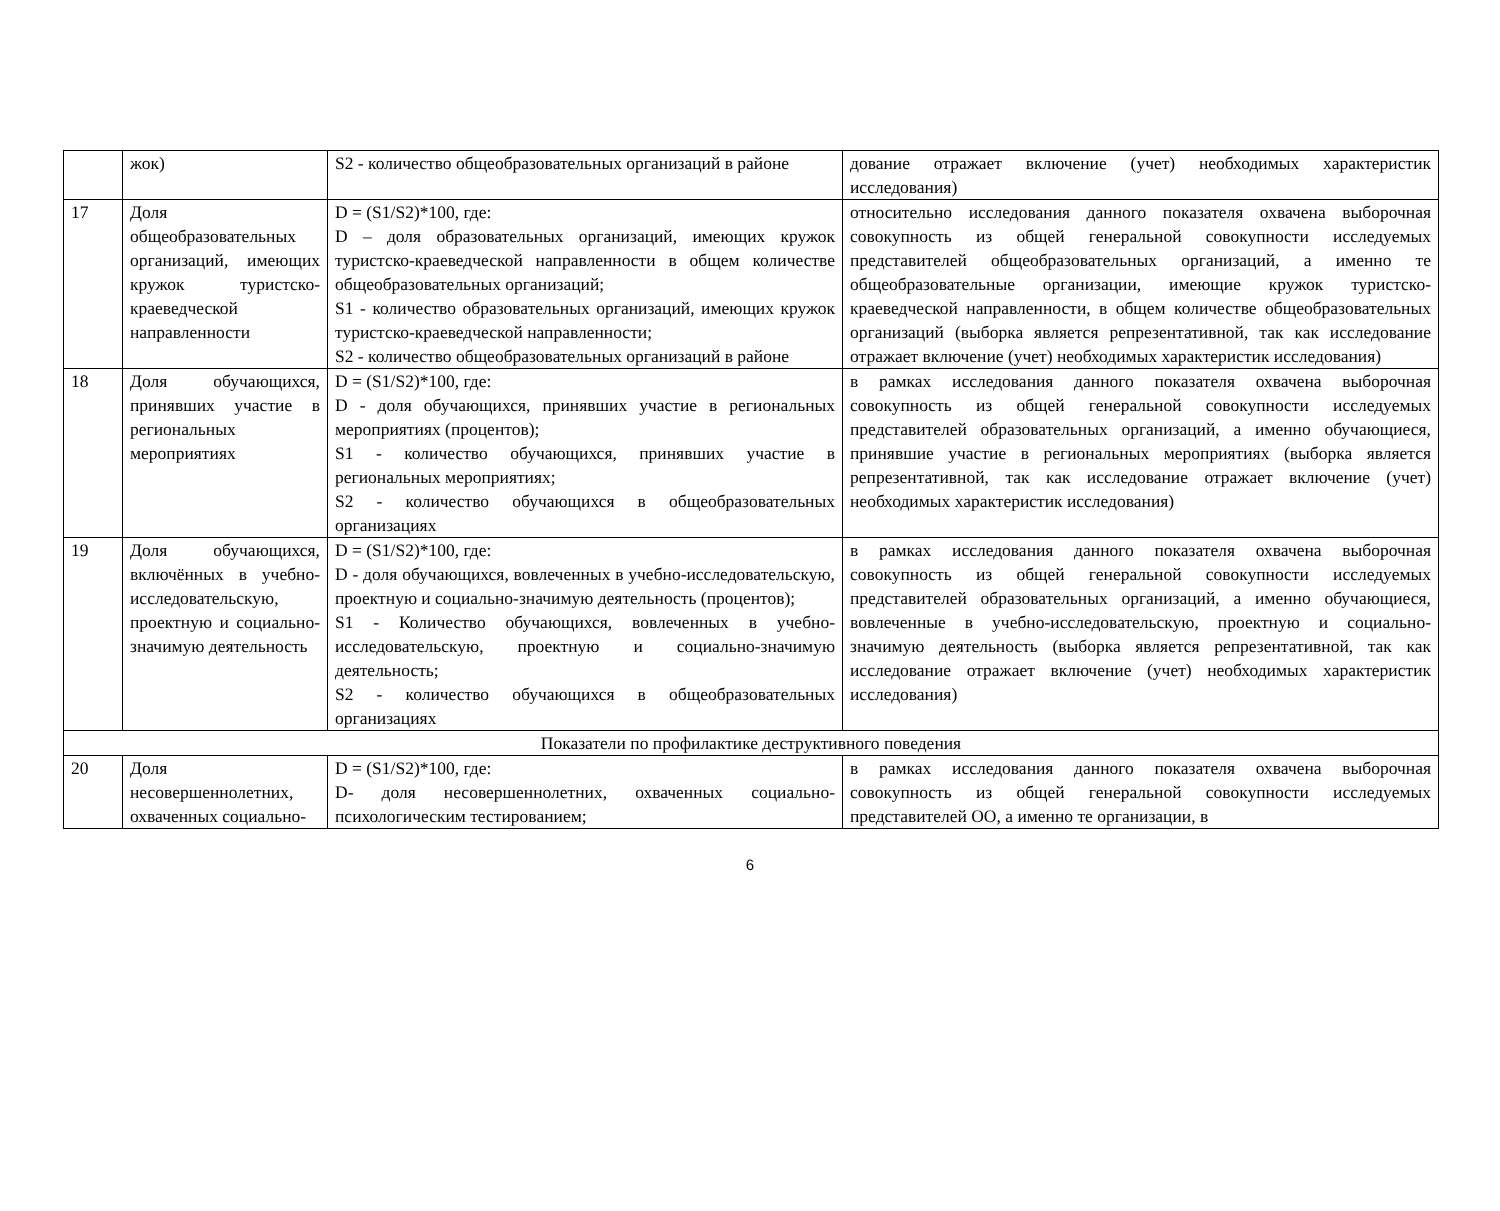| | жок) | S2 - количество общеобразовательных организаций в районе | дование отражает включение (учет) необходимых характеристик исследования) |
| 17 | Доля общеобразовательных организаций, имеющих кружок туристско-краеведческой направленности | D = (S1/S2)*100, где: D – доля образовательных организаций, имеющих кружок туристско-краеведческой направленности в общем количестве общеобразовательных организаций; S1 - количество образовательных организаций, имеющих кружок туристско-краеведческой направленности; S2 - количество общеобразовательных организаций в районе | относительно исследования данного показателя охвачена выборочная совокупность из общей генеральной совокупности исследуемых представителей общеобразовательных организаций, а именно те общеобразовательные организации, имеющие кружок туристско-краеведческой направленности, в общем количестве общеобразовательных организаций (выборка является репрезентативной, так как исследование отражает включение (учет) необходимых характеристик исследования) |
| 18 | Доля обучающихся, принявших участие в региональных мероприятиях | D = (S1/S2)*100, где: D - доля обучающихся, принявших участие в региональных мероприятиях (процентов); S1 - количество обучающихся, принявших участие в региональных мероприятиях; S2 - количество обучающихся в общеобразовательных организациях | в рамках исследования данного показателя охвачена выборочная совокупность из общей генеральной совокупности исследуемых представителей образовательных организаций, а именно обучающиеся, принявшие участие в региональных мероприятиях (выборка является репрезентативной, так как исследование отражает включение (учет) необходимых характеристик исследования) |
| 19 | Доля обучающихся, включённых в учебно-исследовательскую, проектную и социально-значимую деятельность | D = (S1/S2)*100, где: D - доля обучающихся, вовлеченных в учебно-исследовательскую, проектную и социально-значимую деятельность (процентов); S1 - Количество обучающихся, вовлеченных в учебно-исследовательскую, проектную и социально-значимую деятельность; S2 - количество обучающихся в общеобразовательных организациях | в рамках исследования данного показателя охвачена выборочная совокупность из общей генеральной совокупности исследуемых представителей образовательных организаций, а именно обучающиеся, вовлеченные в учебно-исследовательскую, проектную и социально-значимую деятельность (выборка является репрезентативной, так как исследование отражает включение (учет) необходимых характеристик исследования) |
| Показатели по профилактике деструктивного поведения | | | |
| 20 | Доля несовершеннолетних, охваченных социально- | D = (S1/S2)*100, где: D- доля несовершеннолетних, охваченных социально-психологическим тестированием; | в рамках исследования данного показателя охвачена выборочная совокупность из общей генеральной совокупности исследуемых представителей ОО, а именно те организации, в |
6